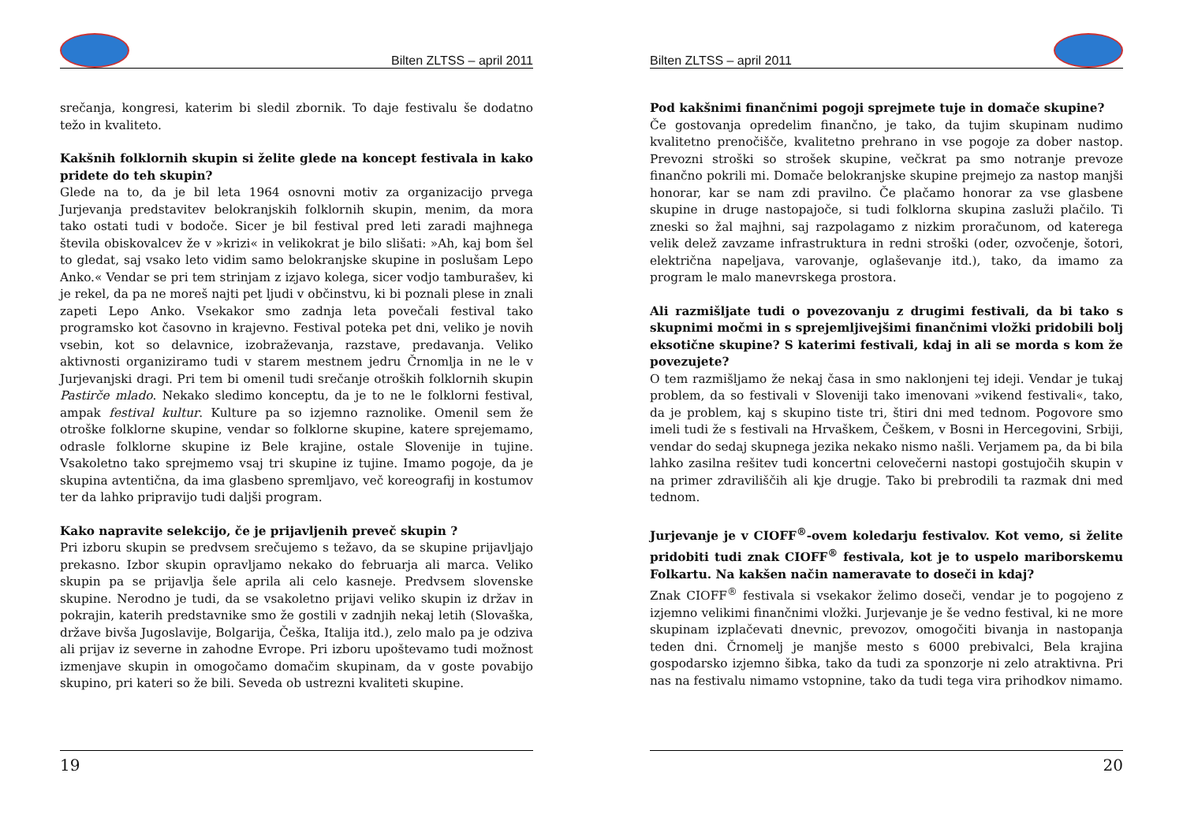Bilten ZLTSS – april 2011
srečanja, kongresi, katerim bi sledil zbornik. To daje festivalu še dodatno težo in kvaliteto.
Kakšnih folklornih skupin si želite glede na koncept festivala in kako pridete do teh skupin?
Glede na to, da je bil leta 1964 osnovni motiv za organizacijo prvega Jurjevanja predstavitev belokranjskih folklornih skupin, menim, da mora tako ostati tudi v bodoče. Sicer je bil festival pred leti zaradi majhnega števila obiskovalcev že v »krizi« in velikokrat je bilo slišati: »Ah, kaj bom šel to gledat, saj vsako leto vidim samo belokranjske skupine in poslušam Lepo Anko.« Vendar se pri tem strinjam z izjavo kolega, sicer vodjo tamburašev, ki je rekel, da pa ne moreš najti pet ljudi v občinstvu, ki bi poznali plese in znali zapeti Lepo Anko. Vsekakor smo zadnja leta povečali festival tako programsko kot časovno in krajevno. Festival poteka pet dni, veliko je novih vsebin, kot so delavnice, izobraževanja, razstave, predavanja. Veliko aktivnosti organiziramo tudi v starem mestnem jedru Črnomlja in ne le v Jurjevanjski dragi. Pri tem bi omenil tudi srečanje otroških folklornih skupin Pastirče mlado. Nekako sledimo konceptu, da je to ne le folklorni festival, ampak festival kultur. Kulture pa so izjemno raznolike. Omenil sem že otroške folklorne skupine, vendar so folklorne skupine, katere sprejemamo, odrasle folklorne skupine iz Bele krajine, ostale Slovenije in tujine. Vsakoletno tako sprejmemo vsaj tri skupine iz tujine. Imamo pogoje, da je skupina avtentična, da ima glasbeno spremljavo, več koreografij in kostumov ter da lahko pripravijo tudi daljši program.
Kako napravite selekcijo, če je prijavljenih preveč skupin ?
Pri izboru skupin se predvsem srečujemo s težavo, da se skupine prijavljajo prekasno. Izbor skupin opravljamo nekako do februarja ali marca. Veliko skupin pa se prijavlja šele aprila ali celo kasneje. Predvsem slovenske skupine. Nerodno je tudi, da se vsakoletno prijavi veliko skupin iz držav in pokrajin, katerih predstavnike smo že gostili v zadnjih nekaj letih (Slovaška, države bivša Jugoslavije, Bolgarija, Češka, Italija itd.), zelo malo pa je odziva ali prijav iz severne in zahodne Evrope. Pri izboru upoštevamo tudi možnost izmenjave skupin in omogočamo domačim skupinam, da v goste povabijo skupino, pri kateri so že bili. Seveda ob ustrezni kvaliteti skupine.
19
Bilten ZLTSS – april 2011
Pod kakšnimi finančnimi pogoji sprejmete tuje in domače skupine?
Če gostovanja opredelim finančno, je tako, da tujim skupinam nudimo kvalitetno prenočišče, kvalitetno prehrano in vse pogoje za dober nastop. Prevozni stroški so strošek skupine, večkrat pa smo notranje prevoze finančno pokrili mi. Domače belokranjske skupine prejmejo za nastop manjši honorar, kar se nam zdi pravilno. Če plačamo honorar za vse glasbene skupine in druge nastopajoče, si tudi folklorna skupina zasluži plačilo. Ti zneski so žal majhni, saj razpolagamo z nizkim proračunom, od katerega velik delež zavzame infrastruktura in redni stroški (oder, ozvočenje, šotori, električna napeljava, varovanje, oglaševanje itd.), tako, da imamo za program le malo manevrskega prostora.
Ali razmišljate tudi o povezovanju z drugimi festivali, da bi tako s skupnimi močmi in s sprejemljivejšimi finančnimi vložki pridobili bolj eksotične skupine? S katerimi festivali, kdaj in ali se morda s kom že povezujete?
O tem razmišljamo že nekaj časa in smo naklonjeni tej ideji. Vendar je tukaj problem, da so festivali v Sloveniji tako imenovani »vikend festivali«, tako, da je problem, kaj s skupino tiste tri, štiri dni med tednom. Pogovore smo imeli tudi že s festivali na Hrvaškem, Češkem, v Bosni in Hercegovini, Srbiji, vendar do sedaj skupnega jezika nekako nismo našli. Verjamem pa, da bi bila lahko zasilna rešitev tudi koncertni celovečerni nastopi gostujočih skupin v na primer zdraviliščih ali kje drugje. Tako bi prebrodili ta razmak dni med tednom.
Jurjevanje je v CIOFF<sup>®</sup>-ovem koledarju festivalov. Kot vemo, si želite pridobiti tudi znak CIOFF<sup>®</sup> festivala, kot je to uspelo mariborskemu Folkartu. Na kakšen način nameravate to doseči in kdaj?
Znak CIOFF<sup>®</sup> festivala si vsekakor želimo doseči, vendar je to pogojeno z izjemno velikimi finančnimi vložki. Jurjevanje je še vedno festival, ki ne more skupinam izplačevati dnevnic, prevozov, omogočiti bivanja in nastopanja teden dni. Črnomelj je manjše mesto s 6000 prebivalci, Bela krajina gospodarsko izjemno šibka, tako da tudi za sponzorje ni zelo atraktivna. Pri nas na festivalu nimamo vstopnine, tako da tudi tega vira prihodkov nimamo.
20